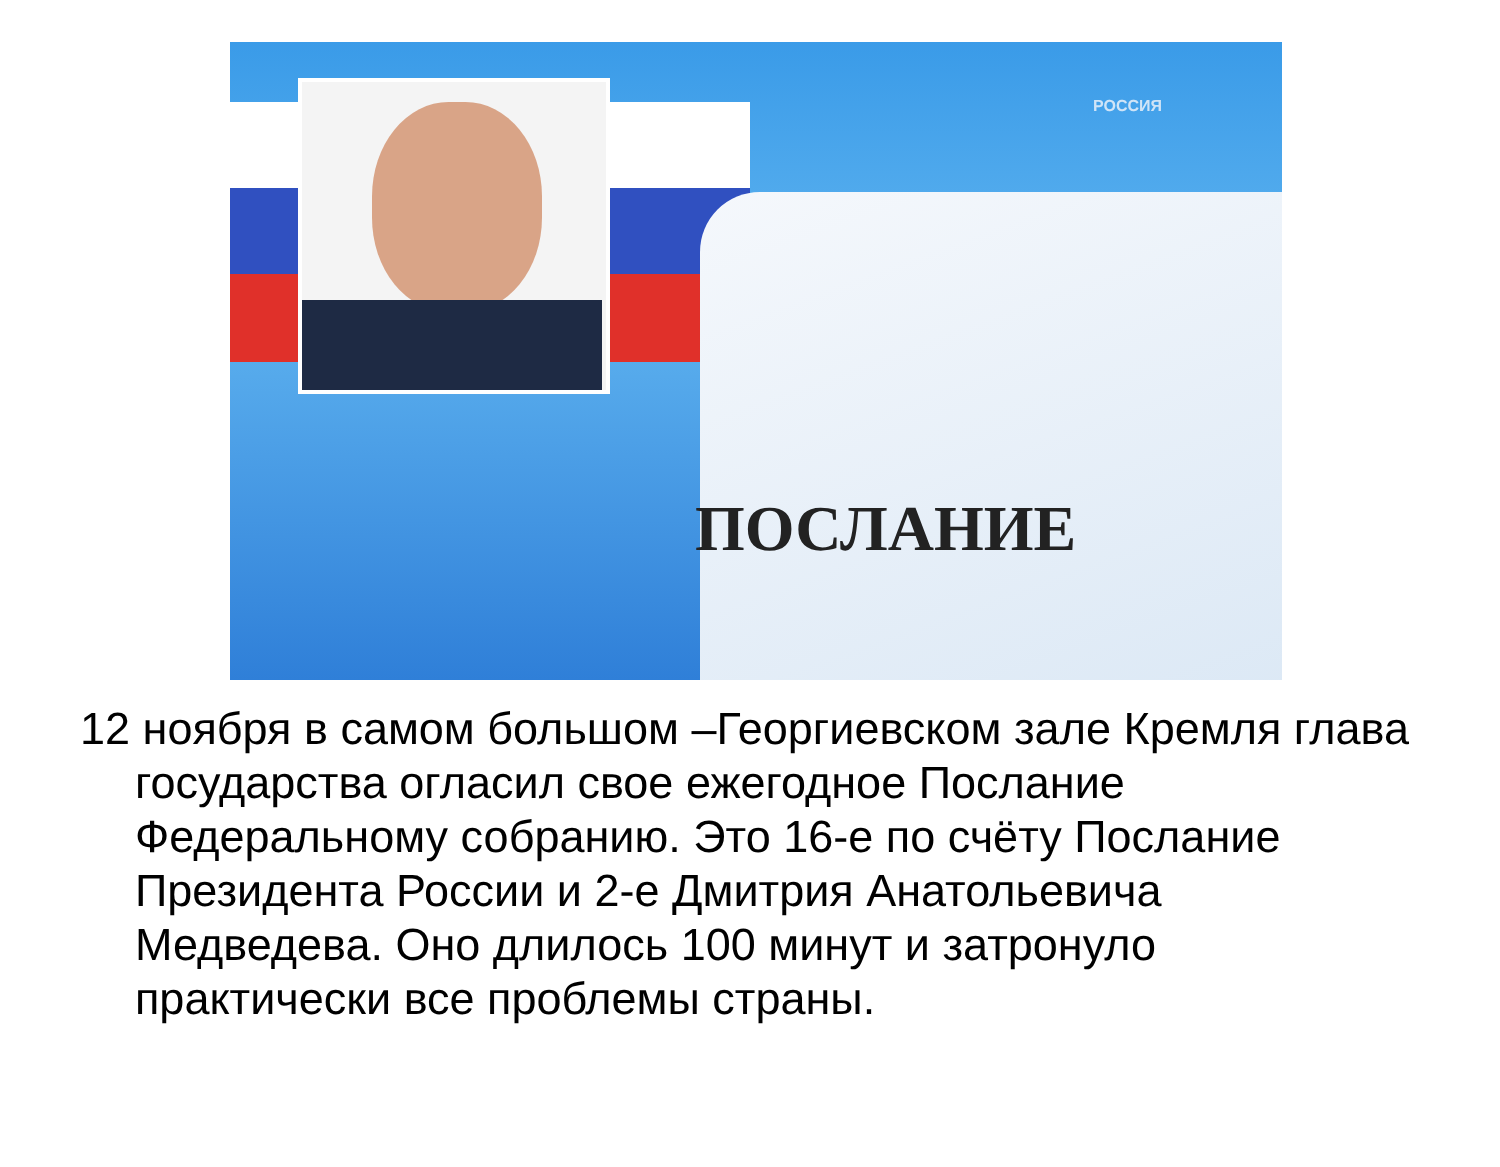РОССИЯ
ПОСЛАНИЕ
12 ноября в самом большом –Георгиевском зале Кремля глава государства огласил свое ежегодное Послание Федеральному собранию. Это 16-е по счёту Послание Президента России и 2-е Дмитрия Анатольевича Медведева. Оно длилось 100 минут и затронуло практически все проблемы страны.